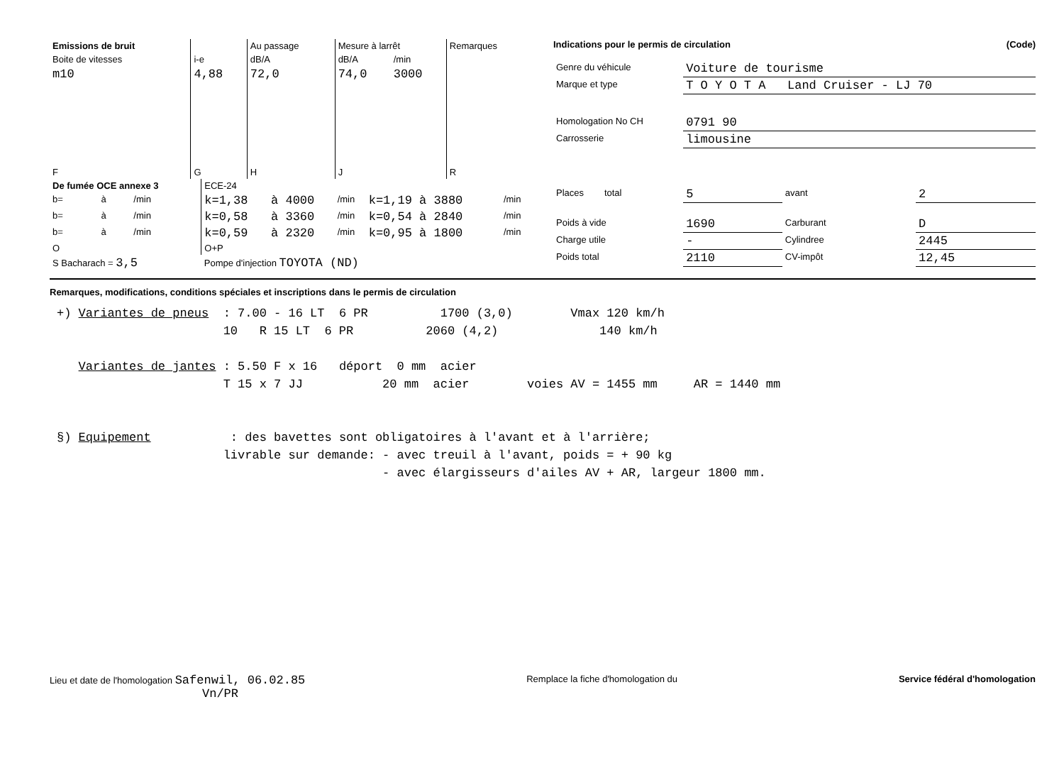| Emissions de bruit | | Au passage | Mesure à larrêt | | Remarques |
| --- | --- | --- | --- | --- | --- |
| Boite de vitesses | i-e | dB/A | dB/A | /min | |
| m10 | 4,88 | 72,0 | 74,0 | 3000 | |
| F | G | H | J | | R |
| De fumée OCE annexe 3 | | | ECE-24 | | | | |
| b= | à | /min | k=1,38 | à 4000 | /min | k=1,19 à 3880 | /min |
| b= | à | /min | k=0,58 | à 3360 | /min | k=0,54 à 2840 | /min |
| b= | à | /min | k=0,59 | à 2320 | /min | k=0,95 à 1800 | /min |
| O | | | O+P | | | | |
| S Bacharach = 3,5 | | | Pompe d'injection TOYOTA (ND) | | | | |
Indications pour le permis de circulation (Code)
| Genre du véhicule | Voiture de tourisme | | |
| Marque et type | T O Y O T A Land Cruiser - LJ 70 | | |
| Homologation No CH | 0791 90 | | |
| Carrosserie | limousine | | |
| Places total | 5 | avant | 2 |
| Poids à vide | 1690 | Carburant | D |
| Charge utile | - | Cylindree | 2445 |
| Poids total | 2110 | CV-impôt | 12,45 |
Remarques, modifications, conditions spéciales et inscriptions dans le permis de circulation
+) Variantes de pneus : 7.00 - 16 LT 6 PR 1700 (3,0) Vmax 120 km/h 10 R 15 LT 6 PR 2060 (4,2) 140 km/h Variantes de jantes : 5.50 F x 16 déport 0 mm acier T 15 x 7 JJ 20 mm acier voies AV = 1455 mm AR = 1440 mm §) Equipement : des bavettes sont obligatoires à l'avant et à l'arrière; livrable sur demande: - avec treuil à l'avant, poids = + 90 kg - avec élargisseurs d'ailes AV + AR, largeur 1800 mm.
Lieu et date de l'homologation Safenwil, 06.02.85
Vn/PR
Remplace la fiche d'homologation du
Service fédéral d'homologation